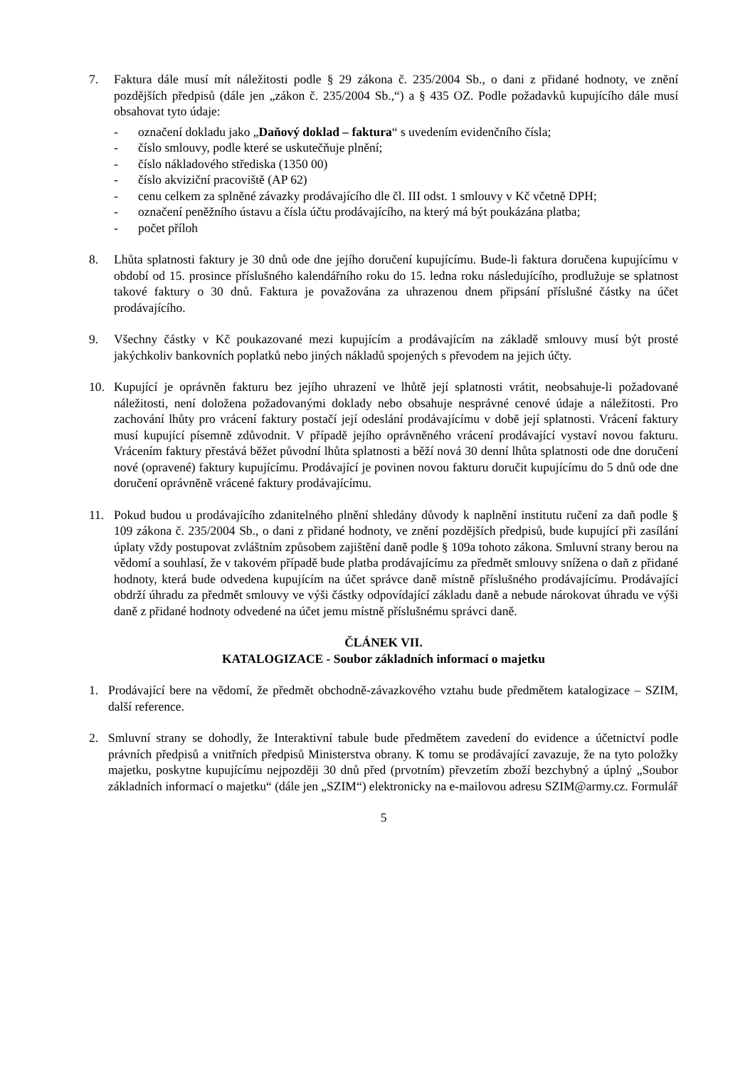7. Faktura dále musí mít náležitosti podle § 29 zákona č. 235/2004 Sb., o dani z přidané hodnoty, ve znění pozdějších předpisů (dále jen „zákon č. 235/2004 Sb.,“) a § 435 OZ. Podle požadavků kupujícího dále musí obsahovat tyto údaje:
- označení dokladu jako „Daňový doklad – faktura“ s uvedením evidenčního čísla;
- číslo smlouvy, podle které se uskutečňuje plnění;
- číslo nákladového střediska (1350 00)
- číslo akviziční pracoviště (AP 62)
- cenu celkem za splněné závazky prodávajícího dle čl. III odst. 1 smlouvy v Kč včetně DPH;
- označení peněžního ústavu a čísla účtu prodávajícího, na který má být poukázána platba;
- počet příloh
8. Lhůta splatnosti faktury je 30 dnů ode dne jejího doručení kupujícímu. Bude-li faktura doručena kupujícímu v období od 15. prosince příslušného kalendářního roku do 15. ledna roku následujícího, prodlužuje se splatnost takové faktury o 30 dnů. Faktura je považována za uhrazenou dnem připsání příslušné částky na účet prodávajícího.
9. Všechny částky v Kč poukazované mezi kupujícím a prodávajícím na základě smlouvy musí být prosté jakýchkoliv bankovních poplatků nebo jiných nákladů spojených s převodem na jejich účty.
10. Kupující je oprávněn fakturu bez jejího uhrazení ve lhůtě její splatnosti vrátit, neobsahuje-li požadované náležitosti, není doložena požadovanými doklady nebo obsahuje nesprávné cenové údaje a náležitosti. Pro zachování lhůty pro vrácení faktury postačí její odeslání prodávajícímu v době její splatnosti. Vrácení faktury musí kupující písemně zdůvodnit. V případě jejího oprávněného vrácení prodávající vystaví novou fakturu. Vrácením faktury přestává běžet původní lhůta splatnosti a běží nová 30 denní lhůta splatnosti ode dne doručení nové (opravené) faktury kupujícímu. Prodávající je povinen novou fakturu doručit kupujícímu do 5 dnů ode dne doručení oprávněně vrácené faktury prodávajícímu.
11. Pokud budou u prodávajícího zdanitelného plnění shledány důvody k naplnění institutu ručení za daň podle § 109 zákona č. 235/2004 Sb., o dani z přidané hodnoty, ve znění pozdějších předpisů, bude kupující při zasílání úplaty vždy postupovat zvláštním způsobem zajištění daně podle § 109a tohoto zákona. Smluvní strany berou na vědomí a souhlasí, že v takovém případě bude platba prodávajícímu za předmět smlouvy snížena o daň z přidané hodnoty, která bude odvedena kupujícím na účet správce daně místně příslušného prodávajícímu. Prodávající obdrží úhradu za předmět smlouvy ve výši částky odpovídající základu daně a nebude nárokovat úhradu ve výši daně z přidané hodnoty odvedené na účet jemu místně příslušnému správci daně.
ČLÁNEK VII.
KATALOGIZACE - Soubor základních informací o majetku
1. Prodávající bere na vědomí, že předmět obchodně-závazkového vztahu bude předmětem katalogizace – SZIM, další reference.
2. Smluvní strany se dohodly, že Interaktivní tabule bude předmětem zavedení do evidence a účetnictví podle právních předpisů a vnitřních předpisů Ministerstva obrany. K tomu se prodávající zavazuje, že na tyto položky majetku, poskytne kupujícímu nejpozději 30 dnů před (prvotním) převzetím zboží bezchybný a úplný „Soubor základních informací o majetku“ (dále jen „SZIM“) elektronicky na e-mailovou adresu SZIM@army.cz. Formulář
5